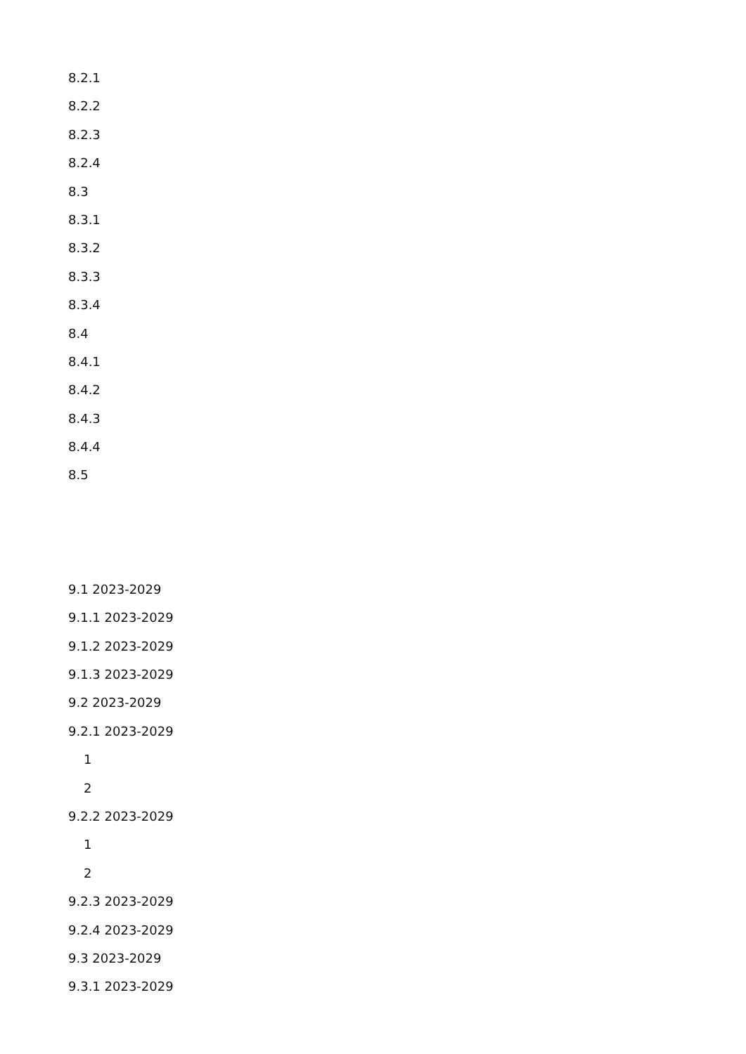8.2.1
8.2.2
8.2.3
8.2.4
8.3
8.3.1
8.3.2
8.3.3
8.3.4
8.4
8.4.1
8.4.2
8.4.3
8.4.4
8.5
9.1 2023-2029
9.1.1 2023-2029
9.1.2 2023-2029
9.1.3 2023-2029
9.2 2023-2029
9.2.1 2023-2029
1
2
9.2.2 2023-2029
1
2
9.2.3 2023-2029
9.2.4 2023-2029
9.3 2023-2029
9.3.1 2023-2029